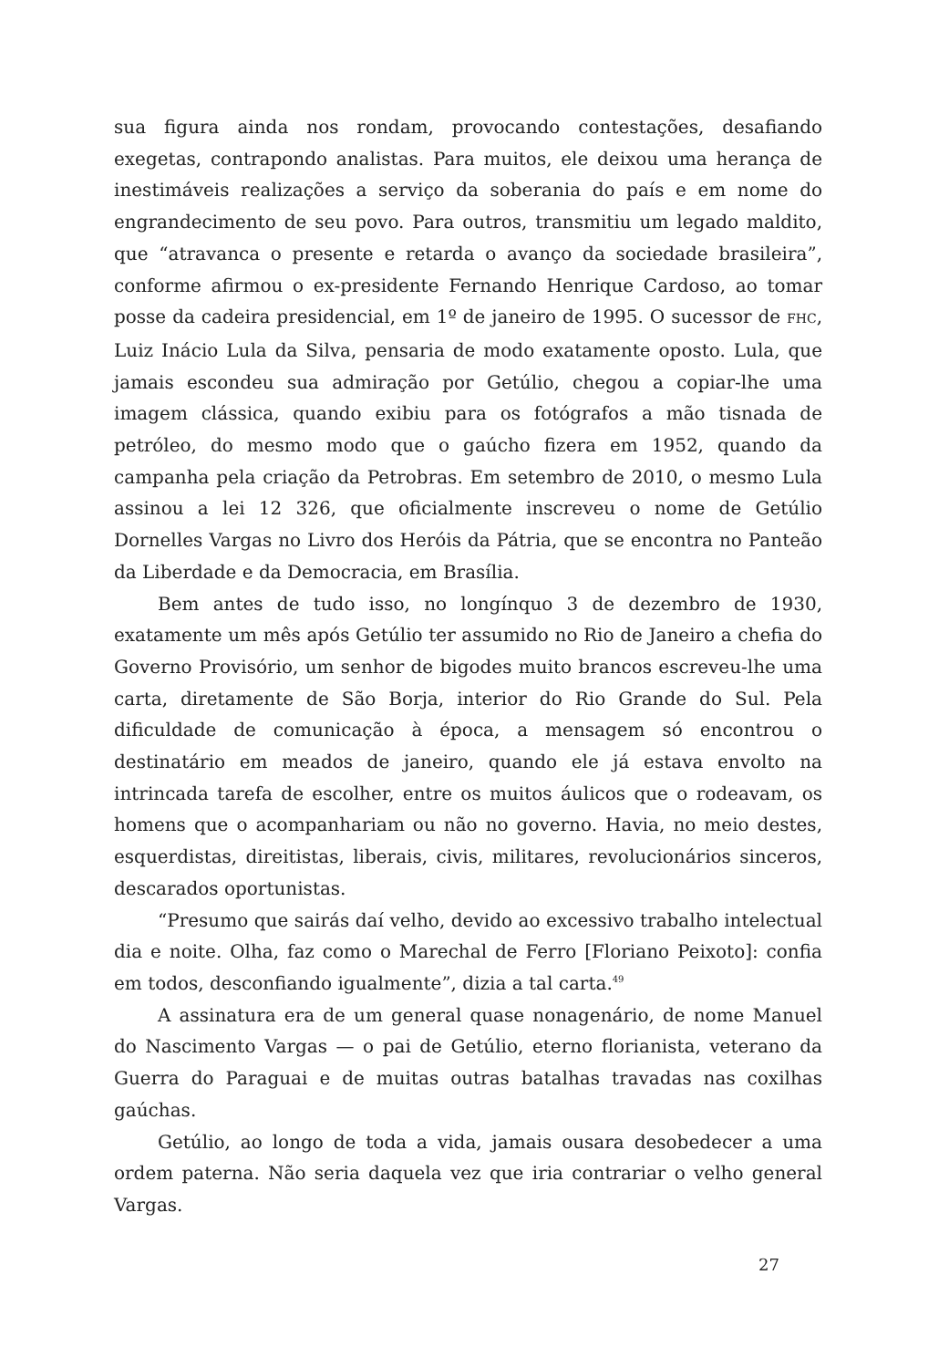sua figura ainda nos rondam, provocando contestações, desafiando exegetas, contrapondo analistas. Para muitos, ele deixou uma herança de inestimáveis realizações a serviço da soberania do país e em nome do engrandecimento de seu povo. Para outros, transmitiu um legado maldito, que “atravanca o presente e retarda o avanço da sociedade brasileira”, conforme afirmou o ex-presidente Fernando Henrique Cardoso, ao tomar posse da cadeira presidencial, em 1º de janeiro de 1995. O sucessor de FHC, Luiz Inácio Lula da Silva, pensaria de modo exatamente oposto. Lula, que jamais escondeu sua admiração por Getúlio, chegou a copiar-lhe uma imagem clássica, quando exibiu para os fotógrafos a mão tisnada de petróleo, do mesmo modo que o gaúcho fizera em 1952, quando da campanha pela criação da Petrobras. Em setembro de 2010, o mesmo Lula assinou a lei 12 326, que oficialmente inscreveu o nome de Getúlio Dornelles Vargas no Livro dos Heróis da Pátria, que se encontra no Panteão da Liberdade e da Democracia, em Brasília.
Bem antes de tudo isso, no longínquo 3 de dezembro de 1930, exatamente um mês após Getúlio ter assumido no Rio de Janeiro a chefia do Governo Provisório, um senhor de bigodes muito brancos escreveu-lhe uma carta, diretamente de São Borja, interior do Rio Grande do Sul. Pela dificuldade de comunicação à época, a mensagem só encontrou o destinatário em meados de janeiro, quando ele já estava envolto na intrincada tarefa de escolher, entre os muitos áulicos que o rodeavam, os homens que o acompanhariam ou não no governo. Havia, no meio destes, esquerdistas, direitistas, liberais, civis, militares, revolucionários sinceros, descarados oportunistas.
“Presumo que sairás daí velho, devido ao excessivo trabalho intelectual dia e noite. Olha, faz como o Marechal de Ferro [Floriano Peixoto]: confia em todos, desconfiando igualmente”, dizia a tal carta.<sup>49</sup>
A assinatura era de um general quase nonagenário, de nome Manuel do Nascimento Vargas — o pai de Getúlio, eterno florianista, veterano da Guerra do Paraguai e de muitas outras batalhas travadas nas coxilhas gaúchas.
Getúlio, ao longo de toda a vida, jamais ousara desobedecer a uma ordem paterna. Não seria daquela vez que iria contrariar o velho general Vargas.
27